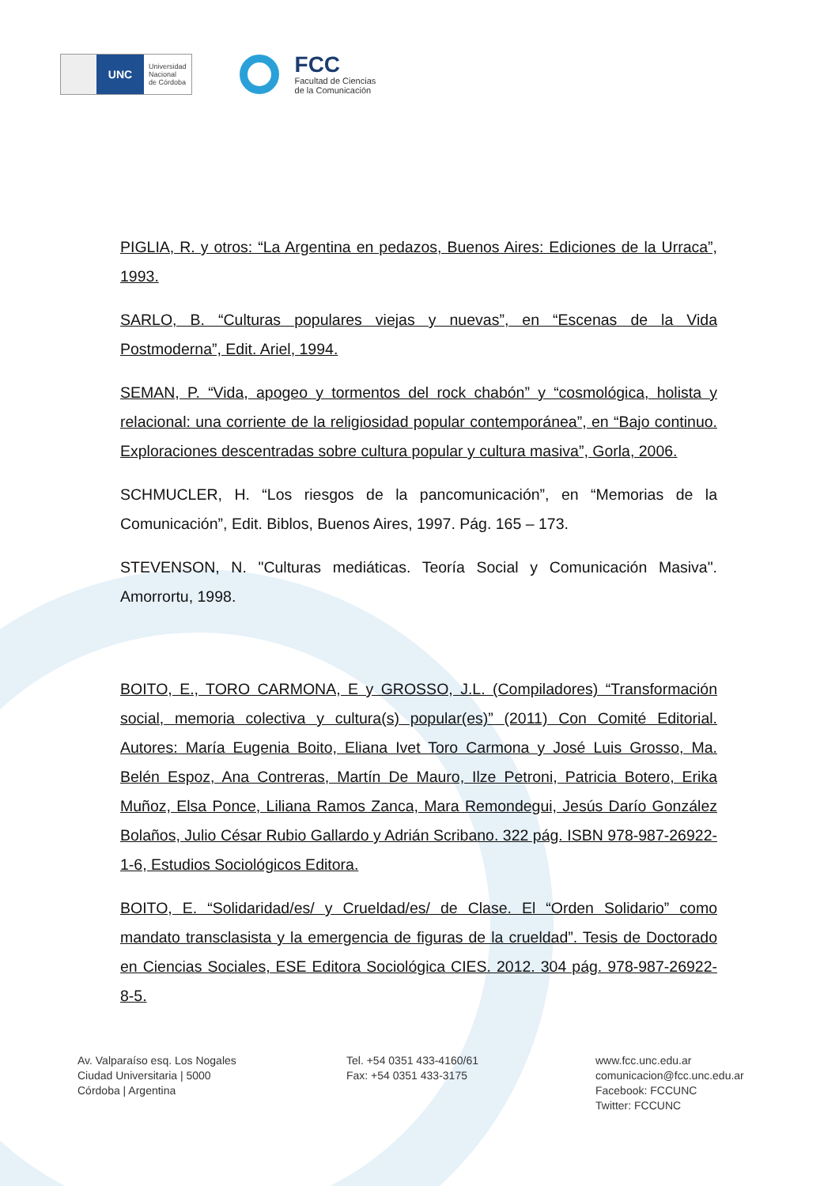UNC
Universidad
Nacional
de Córdoba
FCC
Facultad de Ciencias
de la Comunicación
PIGLIA, R. y otros: “La Argentina en pedazos, Buenos Aires: Ediciones de la Urraca”, 1993.
SARLO, B. “Culturas populares viejas y nuevas”, en “Escenas de la Vida Postmoderna”, Edit. Ariel, 1994.
SEMAN, P. “Vida, apogeo y tormentos del rock chabón” y “cosmológica, holista y relacional: una corriente de la religiosidad popular contemporánea”, en “Bajo continuo. Exploraciones descentradas sobre cultura popular y cultura masiva”, Gorla, 2006.
SCHMUCLER, H. “Los riesgos de la pancomunicación”, en “Memorias de la Comunicación”, Edit. Biblos, Buenos Aires, 1997. Pág. 165 – 173.
STEVENSON, N. "Culturas mediáticas. Teoría Social y Comunicación Masiva". Amorrortu, 1998.
BOITO, E., TORO CARMONA, E y GROSSO, J.L. (Compiladores) “Transformación social, memoria colectiva y cultura(s) popular(es)” (2011) Con Comité Editorial. Autores: María Eugenia Boito, Eliana Ivet Toro Carmona y José Luis Grosso, Ma. Belén Espoz, Ana Contreras, Martín De Mauro, Ilze Petroni, Patricia Botero, Erika Muñoz, Elsa Ponce, Liliana Ramos Zanca, Mara Remondegui, Jesús Darío González Bolaños, Julio César Rubio Gallardo y Adrián Scribano. 322 pág. ISBN 978-987-26922-1-6, Estudios Sociológicos Editora.
BOITO, E. “Solidaridad/es/ y Crueldad/es/ de Clase. El “Orden Solidario” como mandato transclasista y la emergencia de figuras de la crueldad”. Tesis de Doctorado en Ciencias Sociales, ESE Editora Sociológica CIES. 2012. 304 pág. 978-987-26922-8-5.
Av. Valparaíso esq. Los Nogales
Ciudad Universitaria | 5000
Córdoba | Argentina
Tel. +54 0351 433-4160/61
Fax: +54 0351 433-3175
www.fcc.unc.edu.ar
comunicacion@fcc.unc.edu.ar
Facebook: FCCUNC
Twitter: FCCUNC